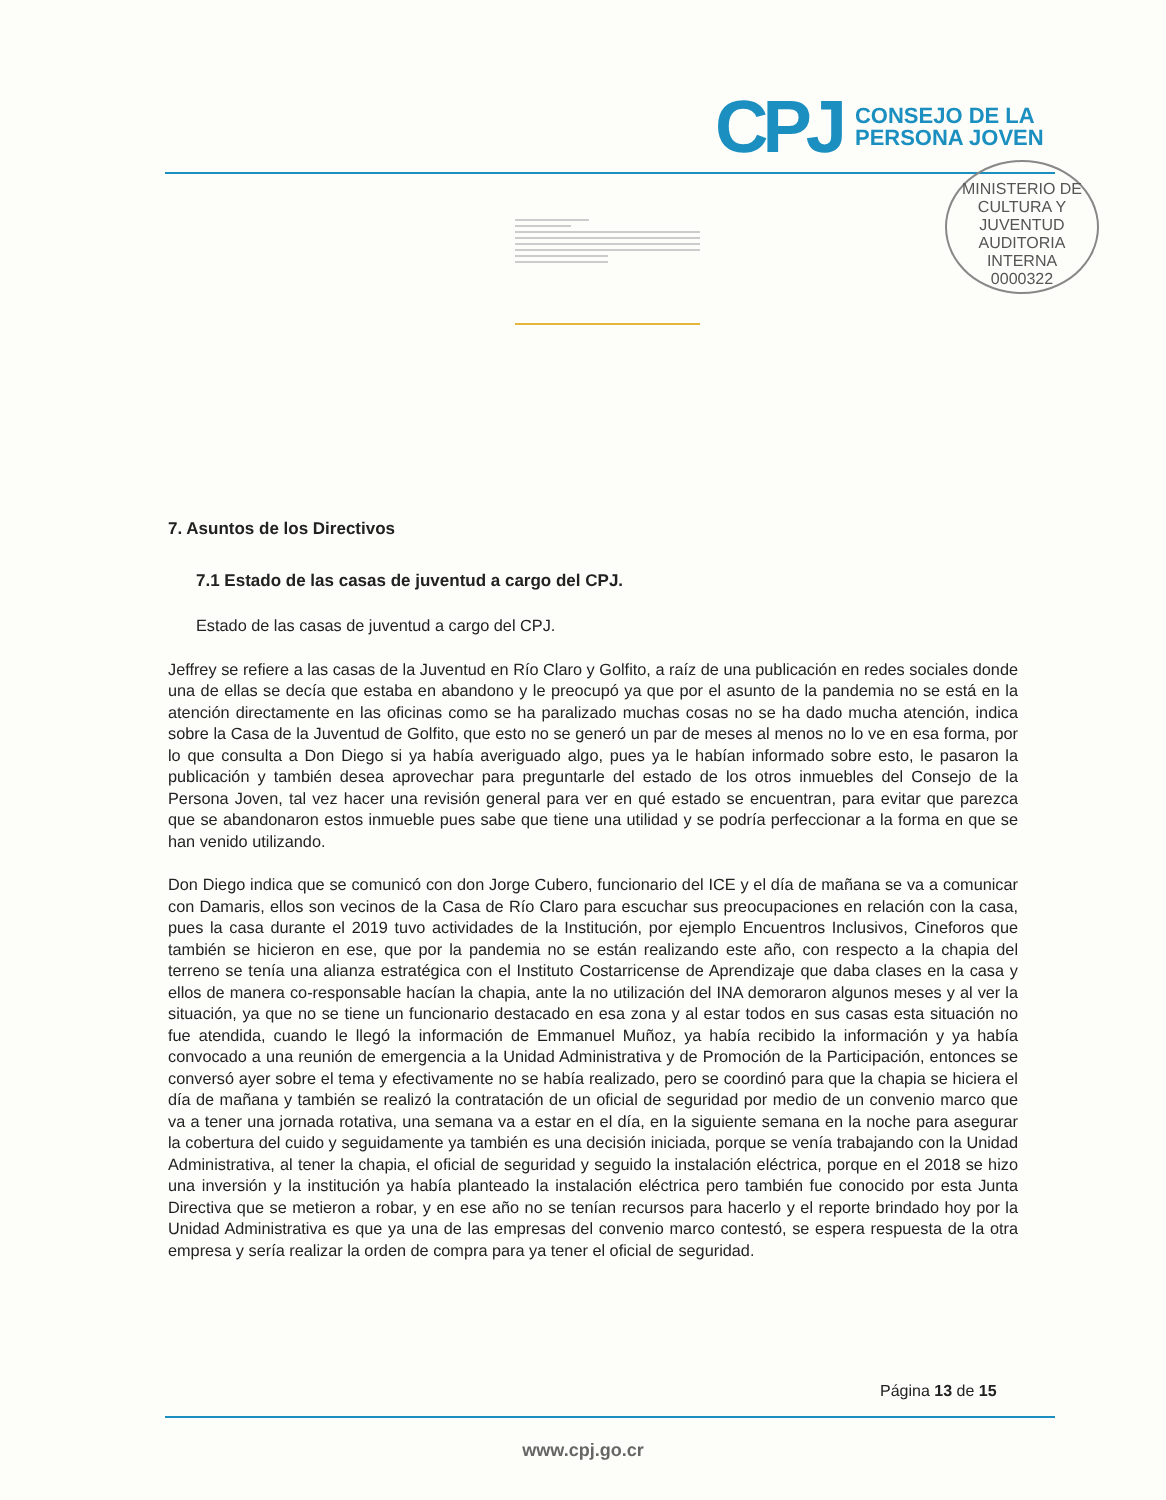CPJ
CONSEJO DE LA
PERSONA JOVEN
MINISTERIO DE CULTURA Y JUVENTUD
AUDITORIA
INTERNA
0000322
7. Asuntos de los Directivos
7.1 Estado de las casas de juventud a cargo del CPJ.
Estado de las casas de juventud a cargo del CPJ.
Jeffrey se refiere a las casas de la Juventud en Río Claro y Golfito, a raíz de una publicación en redes sociales donde una de ellas se decía que estaba en abandono y le preocupó ya que por el asunto de la pandemia no se está en la atención directamente en las oficinas como se ha paralizado muchas cosas no se ha dado mucha atención, indica sobre la Casa de la Juventud de Golfito, que esto no se generó un par de meses al menos no lo ve en esa forma, por lo que consulta a Don Diego si ya había averiguado algo, pues ya le habían informado sobre esto, le pasaron la publicación y también desea aprovechar para preguntarle del estado de los otros inmuebles del Consejo de la Persona Joven, tal vez hacer una revisión general para ver en qué estado se encuentran, para evitar que parezca que se abandonaron estos inmueble pues sabe que tiene una utilidad y se podría perfeccionar a la forma en que se han venido utilizando.
Don Diego indica que se comunicó con don Jorge Cubero, funcionario del ICE y el día de mañana se va a comunicar con Damaris, ellos son vecinos de la Casa de Río Claro para escuchar sus preocupaciones en relación con la casa, pues la casa durante el 2019 tuvo actividades de la Institución, por ejemplo Encuentros Inclusivos, Cineforos que también se hicieron en ese, que por la pandemia no se están realizando este año, con respecto a la chapia del terreno se tenía una alianza estratégica con el Instituto Costarricense de Aprendizaje que daba clases en la casa y ellos de manera co-responsable hacían la chapia, ante la no utilización del INA demoraron algunos meses y al ver la situación, ya que no se tiene un funcionario destacado en esa zona y al estar todos en sus casas esta situación no fue atendida, cuando le llegó la información de Emmanuel Muñoz, ya había recibido la información y ya había convocado a una reunión de emergencia a la Unidad Administrativa y de Promoción de la Participación, entonces se conversó ayer sobre el tema y efectivamente no se había realizado, pero se coordinó para que la chapia se hiciera el día de mañana y también se realizó la contratación de un oficial de seguridad por medio de un convenio marco que va a tener una jornada rotativa, una semana va a estar en el día, en la siguiente semana en la noche para asegurar la cobertura del cuido y seguidamente ya también es una decisión iniciada, porque se venía trabajando con la Unidad Administrativa, al tener la chapia, el oficial de seguridad y seguido la instalación eléctrica, porque en el 2018 se hizo una inversión y la institución ya había planteado la instalación eléctrica pero también fue conocido por esta Junta Directiva que se metieron a robar, y en ese año no se tenían recursos para hacerlo y el reporte brindado hoy por la Unidad Administrativa es que ya una de las empresas del convenio marco contestó, se espera respuesta de la otra empresa y sería realizar la orden de compra para ya tener el oficial de seguridad.
Página 13 de 15
www.cpj.go.cr